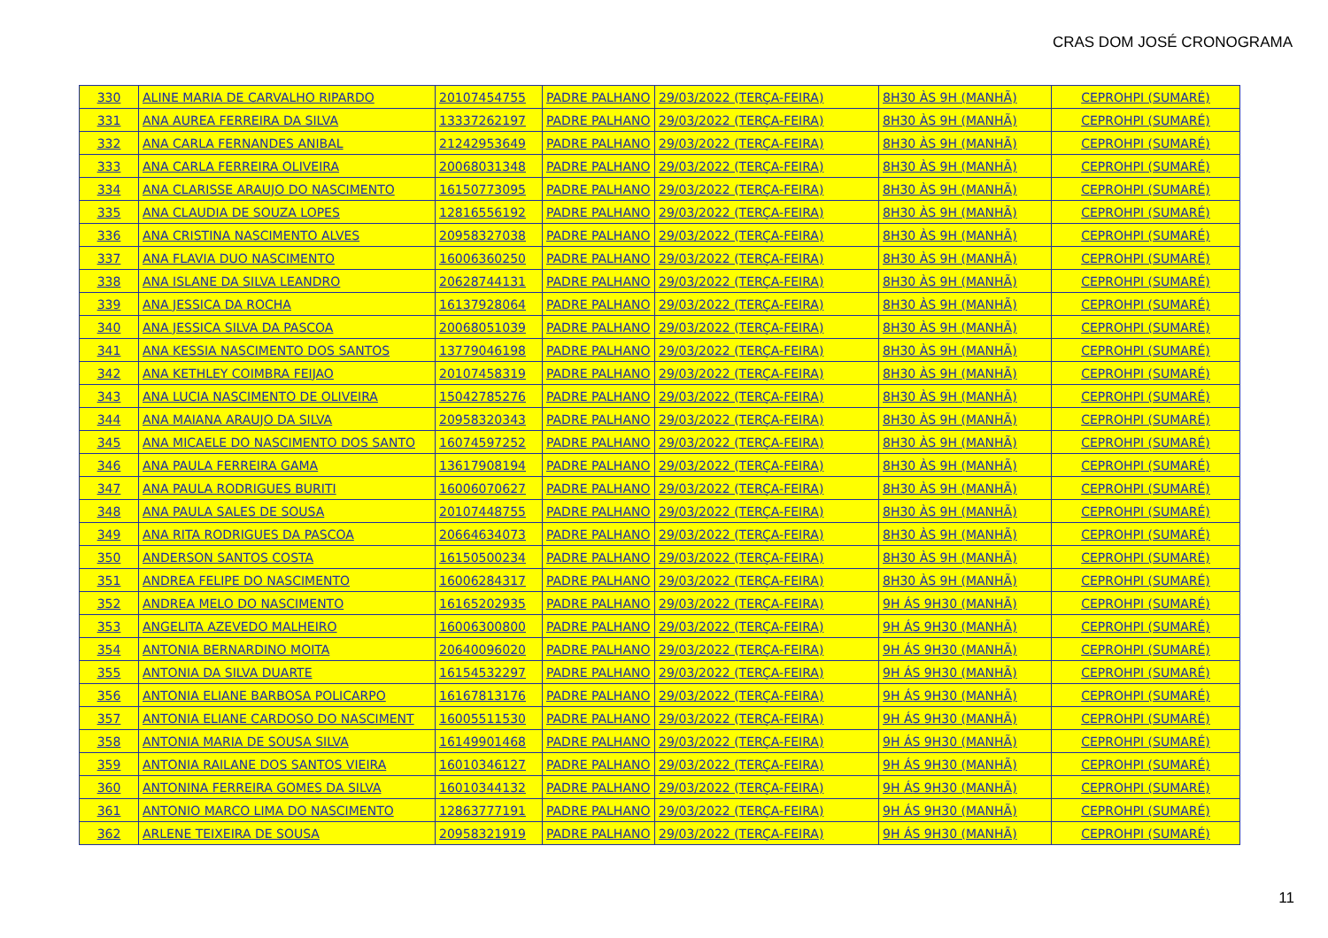CRAS DOM JOSÉ CRONOGRAMA
| 330 | ALINE MARIA DE CARVALHO RIPARDO | 20107454755 | PADRE PALHANO | 29/03/2022 (TERÇA-FEIRA) | 8H30 ÀS 9H (MANHÃ) | CEPROHPI (SUMARÉ) |
| 331 | ANA AUREA FERREIRA DA SILVA | 13337262197 | PADRE PALHANO | 29/03/2022 (TERÇA-FEIRA) | 8H30 ÀS 9H (MANHÃ) | CEPROHPI (SUMARÉ) |
| 332 | ANA CARLA FERNANDES ANIBAL | 21242953649 | PADRE PALHANO | 29/03/2022 (TERÇA-FEIRA) | 8H30 ÀS 9H (MANHÃ) | CEPROHPI (SUMARÉ) |
| 333 | ANA CARLA FERREIRA OLIVEIRA | 20068031348 | PADRE PALHANO | 29/03/2022 (TERÇA-FEIRA) | 8H30 ÀS 9H (MANHÃ) | CEPROHPI (SUMARÉ) |
| 334 | ANA CLARISSE ARAUJO DO NASCIMENTO | 16150773095 | PADRE PALHANO | 29/03/2022 (TERÇA-FEIRA) | 8H30 ÀS 9H (MANHÃ) | CEPROHPI (SUMARÉ) |
| 335 | ANA CLAUDIA DE SOUZA LOPES | 12816556192 | PADRE PALHANO | 29/03/2022 (TERÇA-FEIRA) | 8H30 ÀS 9H (MANHÃ) | CEPROHPI (SUMARÉ) |
| 336 | ANA CRISTINA NASCIMENTO ALVES | 20958327038 | PADRE PALHANO | 29/03/2022 (TERÇA-FEIRA) | 8H30 ÀS 9H (MANHÃ) | CEPROHPI (SUMARÉ) |
| 337 | ANA FLAVIA DUO NASCIMENTO | 16006360250 | PADRE PALHANO | 29/03/2022 (TERÇA-FEIRA) | 8H30 ÀS 9H (MANHÃ) | CEPROHPI (SUMARÉ) |
| 338 | ANA ISLANE DA SILVA LEANDRO | 20628744131 | PADRE PALHANO | 29/03/2022 (TERÇA-FEIRA) | 8H30 ÀS 9H (MANHÃ) | CEPROHPI (SUMARÉ) |
| 339 | ANA JESSICA DA ROCHA | 16137928064 | PADRE PALHANO | 29/03/2022 (TERÇA-FEIRA) | 8H30 ÀS 9H (MANHÃ) | CEPROHPI (SUMARÉ) |
| 340 | ANA JESSICA SILVA DA PASCOA | 20068051039 | PADRE PALHANO | 29/03/2022 (TERÇA-FEIRA) | 8H30 ÀS 9H (MANHÃ) | CEPROHPI (SUMARÉ) |
| 341 | ANA KESSIA NASCIMENTO DOS SANTOS | 13779046198 | PADRE PALHANO | 29/03/2022 (TERÇA-FEIRA) | 8H30 ÀS 9H (MANHÃ) | CEPROHPI (SUMARÉ) |
| 342 | ANA KETHLEY COIMBRA FEIJAO | 20107458319 | PADRE PALHANO | 29/03/2022 (TERÇA-FEIRA) | 8H30 ÀS 9H (MANHÃ) | CEPROHPI (SUMARÉ) |
| 343 | ANA LUCIA NASCIMENTO DE OLIVEIRA | 15042785276 | PADRE PALHANO | 29/03/2022 (TERÇA-FEIRA) | 8H30 ÀS 9H (MANHÃ) | CEPROHPI (SUMARÉ) |
| 344 | ANA MAIANA ARAUJO DA SILVA | 20958320343 | PADRE PALHANO | 29/03/2022 (TERÇA-FEIRA) | 8H30 ÀS 9H (MANHÃ) | CEPROHPI (SUMARÉ) |
| 345 | ANA MICAELE DO NASCIMENTO DOS SANTO | 16074597252 | PADRE PALHANO | 29/03/2022 (TERÇA-FEIRA) | 8H30 ÀS 9H (MANHÃ) | CEPROHPI (SUMARÉ) |
| 346 | ANA PAULA FERREIRA GAMA | 13617908194 | PADRE PALHANO | 29/03/2022 (TERÇA-FEIRA) | 8H30 ÀS 9H (MANHÃ) | CEPROHPI (SUMARÉ) |
| 347 | ANA PAULA RODRIGUES BURITI | 16006070627 | PADRE PALHANO | 29/03/2022 (TERÇA-FEIRA) | 8H30 ÀS 9H (MANHÃ) | CEPROHPI (SUMARÉ) |
| 348 | ANA PAULA SALES DE SOUSA | 20107448755 | PADRE PALHANO | 29/03/2022 (TERÇA-FEIRA) | 8H30 ÀS 9H (MANHÃ) | CEPROHPI (SUMARÉ) |
| 349 | ANA RITA RODRIGUES DA PASCOA | 20664634073 | PADRE PALHANO | 29/03/2022 (TERÇA-FEIRA) | 8H30 ÀS 9H (MANHÃ) | CEPROHPI (SUMARÉ) |
| 350 | ANDERSON SANTOS COSTA | 16150500234 | PADRE PALHANO | 29/03/2022 (TERÇA-FEIRA) | 8H30 ÀS 9H (MANHÃ) | CEPROHPI (SUMARÉ) |
| 351 | ANDREA FELIPE DO NASCIMENTO | 16006284317 | PADRE PALHANO | 29/03/2022 (TERÇA-FEIRA) | 8H30 ÀS 9H (MANHÃ) | CEPROHPI (SUMARÉ) |
| 352 | ANDREA MELO DO NASCIMENTO | 16165202935 | PADRE PALHANO | 29/03/2022 (TERÇA-FEIRA) | 9H ÁS 9H30 (MANHÃ) | CEPROHPI (SUMARÉ) |
| 353 | ANGELITA AZEVEDO MALHEIRO | 16006300800 | PADRE PALHANO | 29/03/2022 (TERÇA-FEIRA) | 9H ÁS 9H30 (MANHÃ) | CEPROHPI (SUMARÉ) |
| 354 | ANTONIA BERNARDINO MOITA | 20640096020 | PADRE PALHANO | 29/03/2022 (TERÇA-FEIRA) | 9H ÁS 9H30 (MANHÃ) | CEPROHPI (SUMARÉ) |
| 355 | ANTONIA DA SILVA DUARTE | 16154532297 | PADRE PALHANO | 29/03/2022 (TERÇA-FEIRA) | 9H ÁS 9H30 (MANHÃ) | CEPROHPI (SUMARÉ) |
| 356 | ANTONIA ELIANE BARBOSA POLICARPO | 16167813176 | PADRE PALHANO | 29/03/2022 (TERÇA-FEIRA) | 9H ÁS 9H30 (MANHÃ) | CEPROHPI (SUMARÉ) |
| 357 | ANTONIA ELIANE CARDOSO DO NASCIMENT | 16005511530 | PADRE PALHANO | 29/03/2022 (TERÇA-FEIRA) | 9H ÁS 9H30 (MANHÃ) | CEPROHPI (SUMARÉ) |
| 358 | ANTONIA MARIA DE SOUSA SILVA | 16149901468 | PADRE PALHANO | 29/03/2022 (TERÇA-FEIRA) | 9H ÁS 9H30 (MANHÃ) | CEPROHPI (SUMARÉ) |
| 359 | ANTONIA RAILANE DOS SANTOS VIEIRA | 16010346127 | PADRE PALHANO | 29/03/2022 (TERÇA-FEIRA) | 9H ÁS 9H30 (MANHÃ) | CEPROHPI (SUMARÉ) |
| 360 | ANTONINA FERREIRA GOMES DA SILVA | 16010344132 | PADRE PALHANO | 29/03/2022 (TERÇA-FEIRA) | 9H ÁS 9H30 (MANHÃ) | CEPROHPI (SUMARÉ) |
| 361 | ANTONIO MARCO LIMA DO NASCIMENTO | 12863777191 | PADRE PALHANO | 29/03/2022 (TERÇA-FEIRA) | 9H ÁS 9H30 (MANHÃ) | CEPROHPI (SUMARÉ) |
| 362 | ARLENE TEIXEIRA DE SOUSA | 20958321919 | PADRE PALHANO | 29/03/2022 (TERÇA-FEIRA) | 9H ÁS 9H30 (MANHÃ) | CEPROHPI (SUMARÉ) |
11